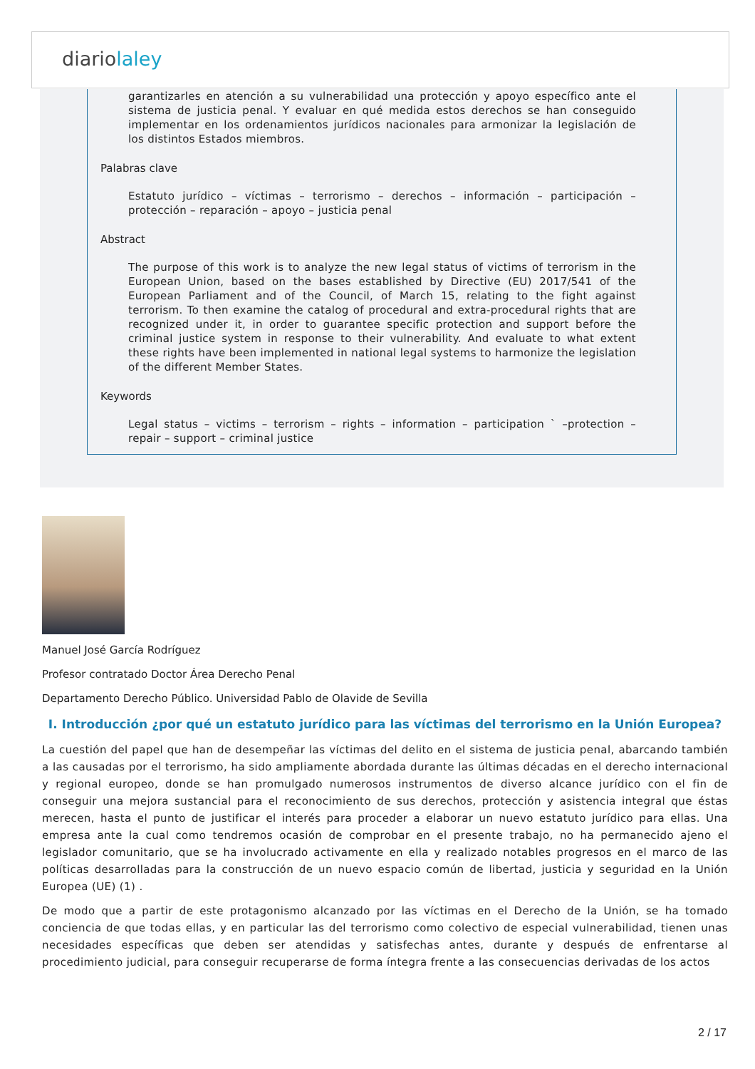diariolaley
garantizarles en atención a su vulnerabilidad una protección y apoyo específico ante el sistema de justicia penal. Y evaluar en qué medida estos derechos se han conseguido implementar en los ordenamientos jurídicos nacionales para armonizar la legislación de los distintos Estados miembros.
Palabras clave
Estatuto jurídico – víctimas – terrorismo – derechos – información – participación – protección – reparación – apoyo – justicia penal
Abstract
The purpose of this work is to analyze the new legal status of victims of terrorism in the European Union, based on the bases established by Directive (EU) 2017/541 of the European Parliament and of the Council, of March 15, relating to the fight against terrorism. To then examine the catalog of procedural and extra-procedural rights that are recognized under it, in order to guarantee specific protection and support before the criminal justice system in response to their vulnerability. And evaluate to what extent these rights have been implemented in national legal systems to harmonize the legislation of the different Member States.
Keywords
Legal status – victims – terrorism – rights – information – participation ` –protection – repair – support – criminal justice
Manuel José García Rodríguez
Profesor contratado Doctor Área Derecho Penal
Departamento Derecho Público. Universidad Pablo de Olavide de Sevilla
I. Introducción ¿por qué un estatuto jurídico para las víctimas del terrorismo en la Unión Europea?
La cuestión del papel que han de desempeñar las víctimas del delito en el sistema de justicia penal, abarcando también a las causadas por el terrorismo, ha sido ampliamente abordada durante las últimas décadas en el derecho internacional y regional europeo, donde se han promulgado numerosos instrumentos de diverso alcance jurídico con el fin de conseguir una mejora sustancial para el reconocimiento de sus derechos, protección y asistencia integral que éstas merecen, hasta el punto de justificar el interés para proceder a elaborar un nuevo estatuto jurídico para ellas. Una empresa ante la cual como tendremos ocasión de comprobar en el presente trabajo, no ha permanecido ajeno el legislador comunitario, que se ha involucrado activamente en ella y realizado notables progresos en el marco de las políticas desarrolladas para la construcción de un nuevo espacio común de libertad, justicia y seguridad en la Unión Europea (UE) (1) .
De modo que a partir de este protagonismo alcanzado por las víctimas en el Derecho de la Unión, se ha tomado conciencia de que todas ellas, y en particular las del terrorismo como colectivo de especial vulnerabilidad, tienen unas necesidades específicas que deben ser atendidas y satisfechas antes, durante y después de enfrentarse al procedimiento judicial, para conseguir recuperarse de forma íntegra frente a las consecuencias derivadas de los actos
2 / 17